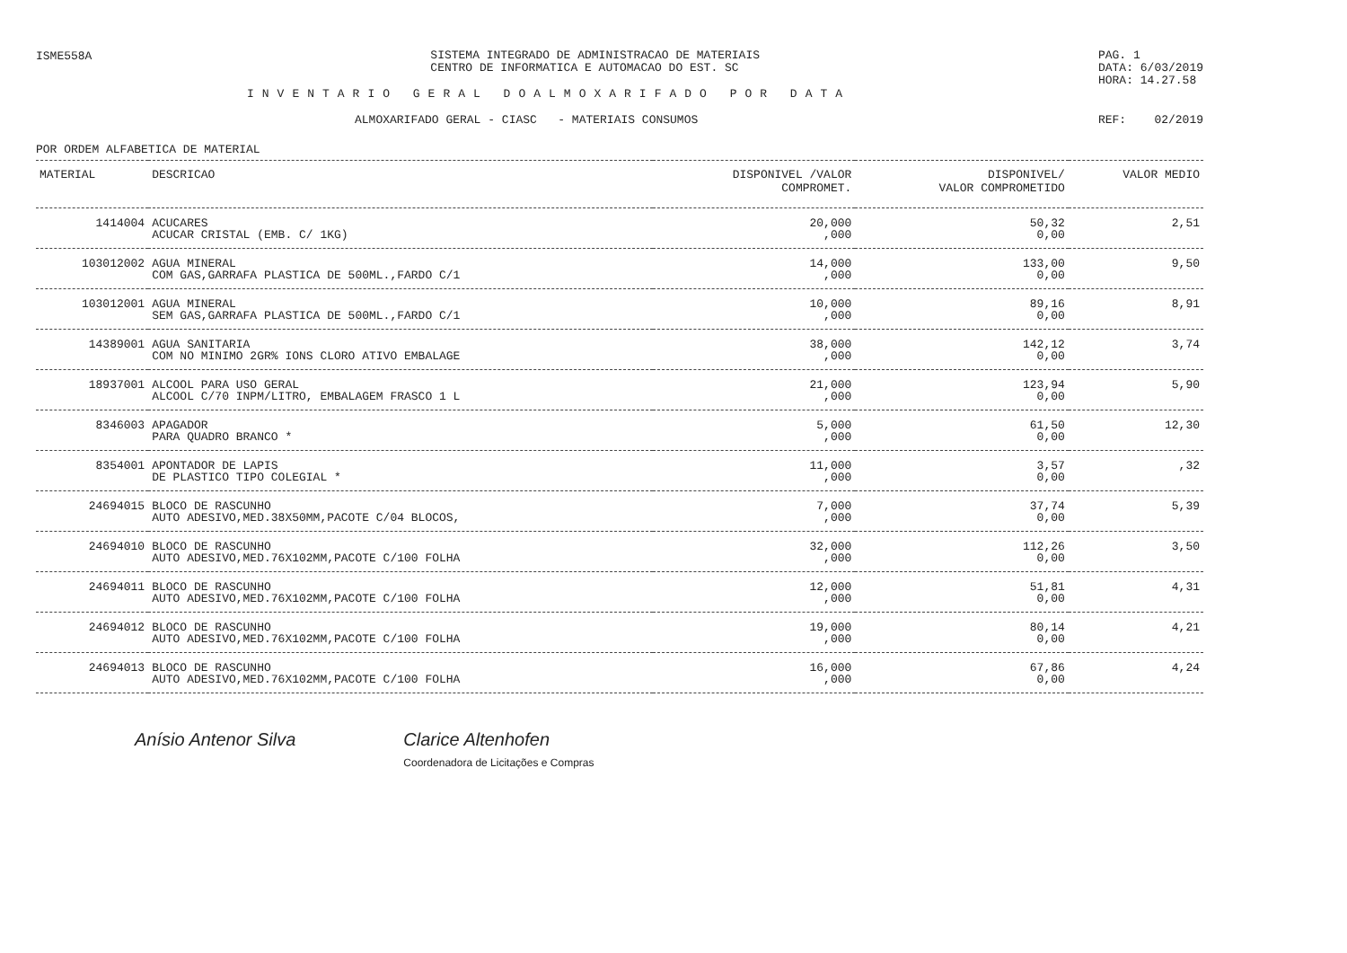ISME558A
SISTEMA INTEGRADO DE ADMINISTRACAO DE MATERIAIS
CENTRO DE INFORMATICA E AUTOMACAO DO EST. SC
PAG. 1
DATA: 6/03/2019
HORA: 14.27.58
INVENTARIO GERAL DOALMOXARIFADO POR DATA
ALMOXARIFADO GERAL - CIASC - MATERIAIS CONSUMOS
REF: 02/2019
POR ORDEM ALFABETICA DE MATERIAL
| MATERIAL | DESCRICAO | DISPONIVEL /VALOR COMPROMET. | DISPONIVEL/ VALOR COMPROMETIDO | VALOR MEDIO |
| --- | --- | --- | --- | --- |
| 1414004 | ACUCARES ACUCAR CRISTAL (EMB. C/ 1KG) | 20,000 ,000 | 50,32 0,00 | 2,51 |
| 103012002 | AGUA MINERAL COM GAS,GARRAFA PLASTICA DE 500ML.,FARDO C/1 | 14,000 ,000 | 133,00 0,00 | 9,50 |
| 103012001 | AGUA MINERAL SEM GAS,GARRAFA PLASTICA DE 500ML.,FARDO C/1 | 10,000 ,000 | 89,16 0,00 | 8,91 |
| 14389001 | AGUA SANITARIA COM NO MINIMO 2GR% IONS CLORO ATIVO EMBALAGE | 38,000 ,000 | 142,12 0,00 | 3,74 |
| 18937001 | ALCOOL PARA USO GERAL ALCOOL C/70 INPM/LITRO, EMBALAGEM FRASCO 1 L | 21,000 ,000 | 123,94 0,00 | 5,90 |
| 8346003 | APAGADOR PARA QUADRO BRANCO * | 5,000 ,000 | 61,50 0,00 | 12,30 |
| 8354001 | APONTADOR DE LAPIS DE PLASTICO TIPO COLEGIAL * | 11,000 ,000 | 3,57 0,00 | ,32 |
| 24694015 | BLOCO DE RASCUNHO AUTO ADESIVO,MED.38X50MM,PACOTE C/04 BLOCOS, | 7,000 ,000 | 37,74 0,00 | 5,39 |
| 24694010 | BLOCO DE RASCUNHO AUTO ADESIVO,MED.76X102MM,PACOTE C/100 FOLHA | 32,000 ,000 | 112,26 0,00 | 3,50 |
| 24694011 | BLOCO DE RASCUNHO AUTO ADESIVO,MED.76X102MM,PACOTE C/100 FOLHA | 12,000 ,000 | 51,81 0,00 | 4,31 |
| 24694012 | BLOCO DE RASCUNHO AUTO ADESIVO,MED.76X102MM,PACOTE C/100 FOLHA | 19,000 ,000 | 80,14 0,00 | 4,21 |
| 24694013 | BLOCO DE RASCUNHO AUTO ADESIVO,MED.76X102MM,PACOTE C/100 FOLHA | 16,000 ,000 | 67,86 0,00 | 4,24 |
Anísio Antenor Silva Clarice Altenhofen
Coordenadora de Licitações e Compras